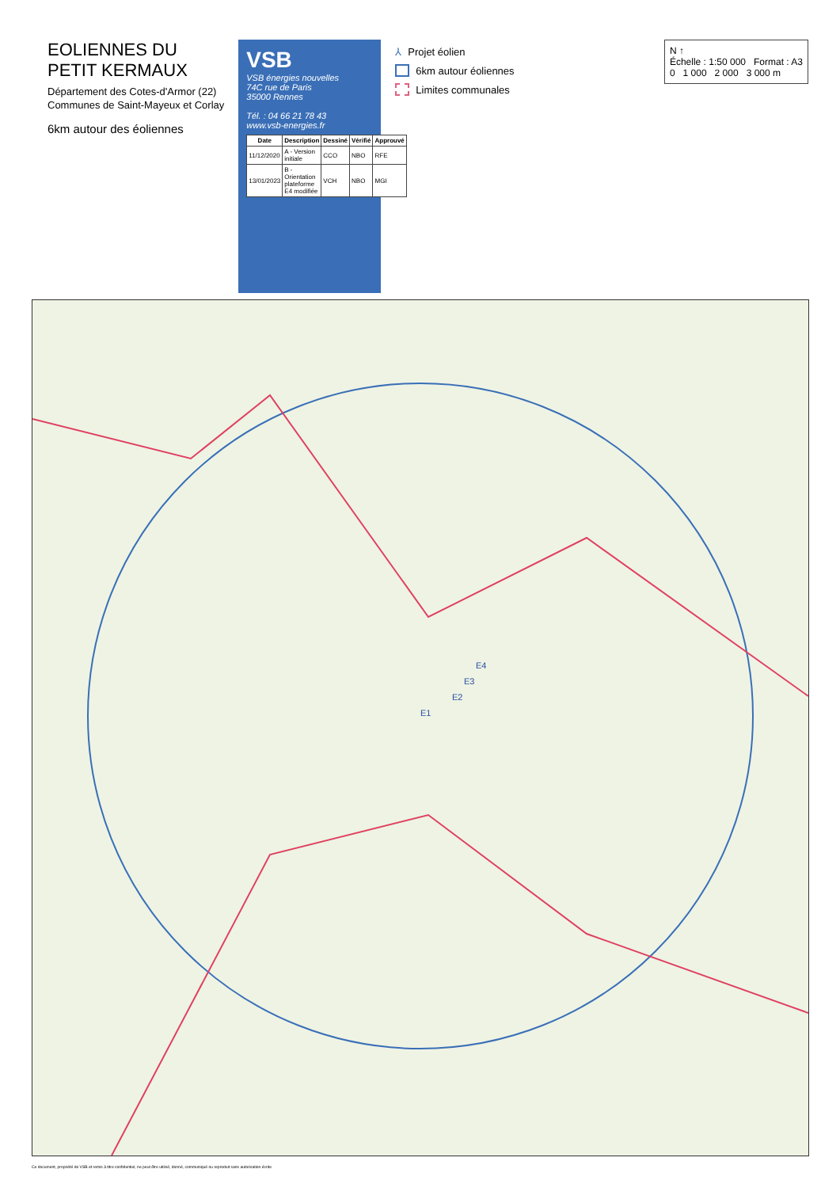EOLIENNES DU
PETIT KERMAUX
Département des Cotes-d'Armor (22)
Communes de Saint-Mayeux et Corlay
6km autour des éoliennes
VSB
VSB énergies nouvelles
74C rue de Paris
35000 Rennes
Tél. : 04 66 21 78 43
www.vsb-energies.fr
| Date | Description | Dessiné | Vérifié | Approuvé |
| --- | --- | --- | --- | --- |
| 11/12/2020 | A - Version initiale | CCO | NBO | RFE |
| 13/01/2023 | B - Orientation plateforme E4 modifiée | VCH | NBO | MGI |
⅄ Projet éolien
6km autour éoliennes
Limites communales
N ↑
Échelle : 1:50 000 Format : A3
0 1 000 2 000 3 000 m
E1
E2
E3
E4
Ce document, propriété de VSB et remis à titre confidentiel, ne peut être utilisé, donné, communiqué ou reproduit sans autorisation écrite